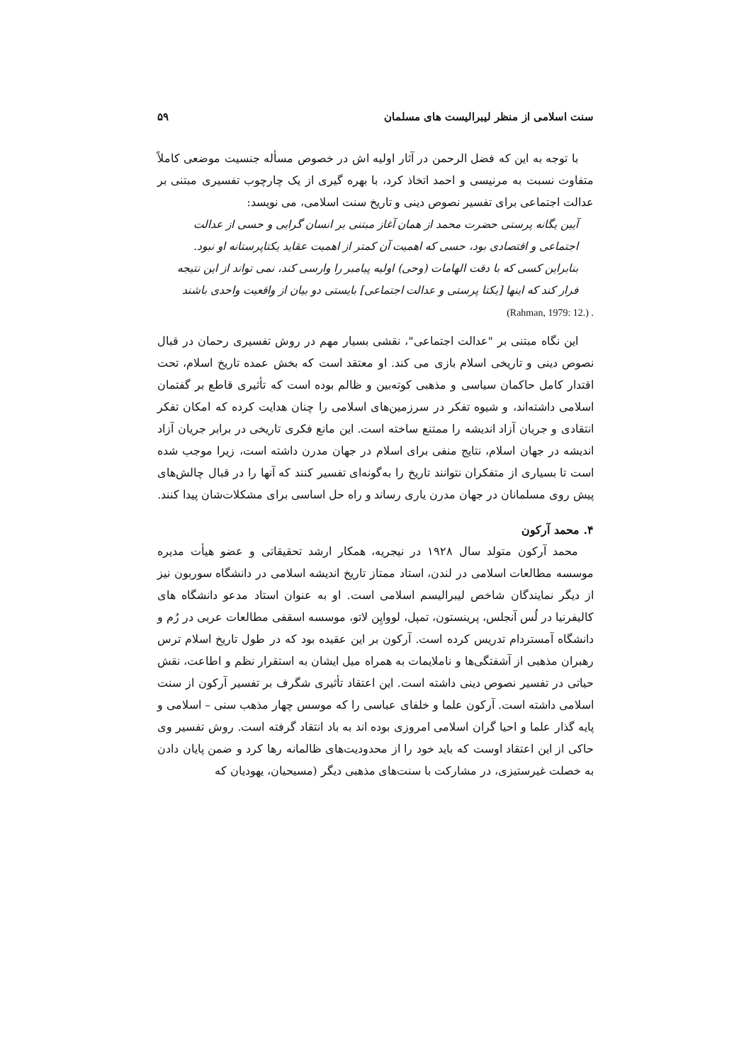سنت اسلامی از منظر لیبرالیست های مسلمان ۵۹
با توجه به این که فضل الرحمن در آثار اولیه اش در خصوص مسأله جنسیت موضعی کاملاً متفاوت نسبت به مرنیسی و احمد اتخاذ کرد، با بهره گیری از یک چارچوب تفسیری مبتنی بر عدالت اجتماعی برای تفسیر نصوص دینی و تاریخ سنت اسلامی، می نویسد:
آیین یگانه پرستی حضرت محمد از همان آغاز مبتنی بر انسان گرایی و حسی از عدالت اجتماعی و اقتصادی بود، حسی که اهمیت آن کمتر از اهمیت عقاید یکتاپرستانه او نبود. بنابراین کسی که با دقت الهامات (وحی) اولیه پیامبر را وارسی کند، نمی تواند از این نتیجه فرار کند که اینها [یکتا پرستی و عدالت اجتماعی] بایستی دو بیان از واقعیت واحدی باشند
(Rahman, 1979: 12.) .
این نگاه مبتنی بر "عدالت اجتماعی"، نقشی بسیار مهم در روش تفسیری رحمان در قبال نصوص دینی و تاریخی اسلام بازی می کند. او معتقد است که بخش عمده تاریخ اسلام، تحت اقتدار کامل حاکمان سیاسی و مذهبی کوته‌بین و ظالم بوده است که تأثیری قاطع بر گفتمان اسلامی داشته‌اند، و شیوه تفکر در سرزمین‌های اسلامی را چنان هدایت کرده که امکان تفکر انتقادی و جریان آزاد اندیشه را ممتنع ساخته است. این مانع فکری تاریخی در برابر جریان آزاد اندیشه در جهان اسلام، نتایج منفی برای اسلام در جهان مدرن داشته است، زیرا موجب شده است تا بسیاری از متفکران نتوانند تاریخ را به‌گونه‌ای تفسیر کنند که آنها را در قبال چالش‌های پیش روی مسلمانان در جهان مدرن یاری رساند و راه حل اساسی برای مشکلات‌شان پیدا کنند.
۴. محمد آرکون
محمد آرکون متولد سال ۱۹۲۸ در نیجریه، همکار ارشد تحقیقاتی و عضو هیأت مدیره موسسه مطالعات اسلامی در لندن، استاد ممتاز تاریخ اندیشه اسلامی در دانشگاه سوربون نیز از دیگر نمایندگان شاخص لیبرالیسم اسلامی است. او به عنوان استاد مدعو دانشگاه های کالیفرنیا در لُس آنجلس، پرینستون، تمپل، لووایِن لاتو، موسسه اسقفی مطالعات عربی در رُم و دانشگاه آمستردام تدریس کرده است. آرکون بر این عقیده بود که در طول تاریخ اسلام ترس رهبران مذهبی از آشفتگی‌ها و ناملایمات به همراه میل ایشان به استقرار نظم و اطاعت، نقش حیاتی در تفسیر نصوص دینی داشته است. این اعتقاد تأثیری شگرف بر تفسیر آرکون از سنت اسلامی داشته است. آرکون علما و خلفای عباسی را که موسس چهار مذهب سنی – اسلامی و پایه گذار علما و احیا گران اسلامی امروزی بوده اند به باد انتقاد گرفته است. روش تفسیر وی حاکی از این اعتقاد اوست که باید خود را از محدودیت‌های ظالمانه رها کرد و ضمن پایان دادن به خصلت غیرستیزی، در مشارکت با سنت‌های مذهبی دیگر (مسیحیان، یهودیان که